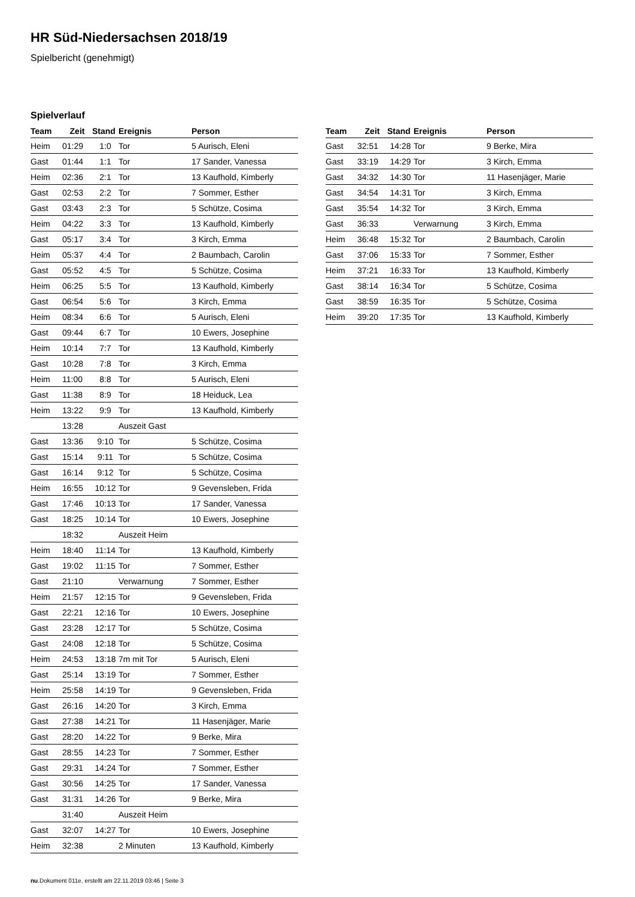HR Süd-Niedersachsen 2018/19
Spielbericht (genehmigt)
Spielverlauf
| Team | Zeit | Stand | Ereignis | Person |
| --- | --- | --- | --- | --- |
| Heim | 01:29 | 1:0 | Tor | 5 Aurisch, Eleni |
| Gast | 01:44 | 1:1 | Tor | 17 Sander, Vanessa |
| Heim | 02:36 | 2:1 | Tor | 13 Kaufhold, Kimberly |
| Gast | 02:53 | 2:2 | Tor | 7 Sommer, Esther |
| Gast | 03:43 | 2:3 | Tor | 5 Schütze, Cosima |
| Heim | 04:22 | 3:3 | Tor | 13 Kaufhold, Kimberly |
| Gast | 05:17 | 3:4 | Tor | 3 Kirch, Emma |
| Heim | 05:37 | 4:4 | Tor | 2 Baumbach, Carolin |
| Gast | 05:52 | 4:5 | Tor | 5 Schütze, Cosima |
| Heim | 06:25 | 5:5 | Tor | 13 Kaufhold, Kimberly |
| Gast | 06:54 | 5:6 | Tor | 3 Kirch, Emma |
| Heim | 08:34 | 6:6 | Tor | 5 Aurisch, Eleni |
| Gast | 09:44 | 6:7 | Tor | 10 Ewers, Josephine |
| Heim | 10:14 | 7:7 | Tor | 13 Kaufhold, Kimberly |
| Gast | 10:28 | 7:8 | Tor | 3 Kirch, Emma |
| Heim | 11:00 | 8:8 | Tor | 5 Aurisch, Eleni |
| Gast | 11:38 | 8:9 | Tor | 18 Heiduck, Lea |
| Heim | 13:22 | 9:9 | Tor | 13 Kaufhold, Kimberly |
| | 13:28 | | Auszeit Gast | |
| Gast | 13:36 | 9:10 | Tor | 5 Schütze, Cosima |
| Gast | 15:14 | 9:11 | Tor | 5 Schütze, Cosima |
| Gast | 16:14 | 9:12 | Tor | 5 Schütze, Cosima |
| Heim | 16:55 | 10:12 | Tor | 9 Gevensleben, Frida |
| Gast | 17:46 | 10:13 | Tor | 17 Sander, Vanessa |
| Gast | 18:25 | 10:14 | Tor | 10 Ewers, Josephine |
| | 18:32 | | Auszeit Heim | |
| Heim | 18:40 | 11:14 | Tor | 13 Kaufhold, Kimberly |
| Gast | 19:02 | 11:15 | Tor | 7 Sommer, Esther |
| Gast | 21:10 | | Verwarnung | 7 Sommer, Esther |
| Heim | 21:57 | 12:15 | Tor | 9 Gevensleben, Frida |
| Gast | 22:21 | 12:16 | Tor | 10 Ewers, Josephine |
| Gast | 23:28 | 12:17 | Tor | 5 Schütze, Cosima |
| Gast | 24:08 | 12:18 | Tor | 5 Schütze, Cosima |
| Heim | 24:53 | 13:18 | 7m mit Tor | 5 Aurisch, Eleni |
| Gast | 25:14 | 13:19 | Tor | 7 Sommer, Esther |
| Heim | 25:58 | 14:19 | Tor | 9 Gevensleben, Frida |
| Gast | 26:16 | 14:20 | Tor | 3 Kirch, Emma |
| Gast | 27:38 | 14:21 | Tor | 11 Hasenjäger, Marie |
| Gast | 28:20 | 14:22 | Tor | 9 Berke, Mira |
| Gast | 28:55 | 14:23 | Tor | 7 Sommer, Esther |
| Gast | 29:31 | 14:24 | Tor | 7 Sommer, Esther |
| Gast | 30:56 | 14:25 | Tor | 17 Sander, Vanessa |
| Gast | 31:31 | 14:26 | Tor | 9 Berke, Mira |
| | 31:40 | | Auszeit Heim | |
| Gast | 32:07 | 14:27 | Tor | 10 Ewers, Josephine |
| Heim | 32:38 | | 2 Minuten | 13 Kaufhold, Kimberly |
| Team | Zeit | Stand | Ereignis | Person |
| --- | --- | --- | --- | --- |
| Gast | 32:51 | 14:28 | Tor | 9 Berke, Mira |
| Gast | 33:19 | 14:29 | Tor | 3 Kirch, Emma |
| Gast | 34:32 | 14:30 | Tor | 11 Hasenjäger, Marie |
| Gast | 34:54 | 14:31 | Tor | 3 Kirch, Emma |
| Gast | 35:54 | 14:32 | Tor | 3 Kirch, Emma |
| Gast | 36:33 | | Verwarnung | 3 Kirch, Emma |
| Heim | 36:48 | 15:32 | Tor | 2 Baumbach, Carolin |
| Gast | 37:06 | 15:33 | Tor | 7 Sommer, Esther |
| Heim | 37:21 | 16:33 | Tor | 13 Kaufhold, Kimberly |
| Gast | 38:14 | 16:34 | Tor | 5 Schütze, Cosima |
| Gast | 38:59 | 16:35 | Tor | 5 Schütze, Cosima |
| Heim | 39:20 | 17:35 | Tor | 13 Kaufhold, Kimberly |
nu.Dokument 011e, erstellt am 22.11.2019 03:46 | Seite 3